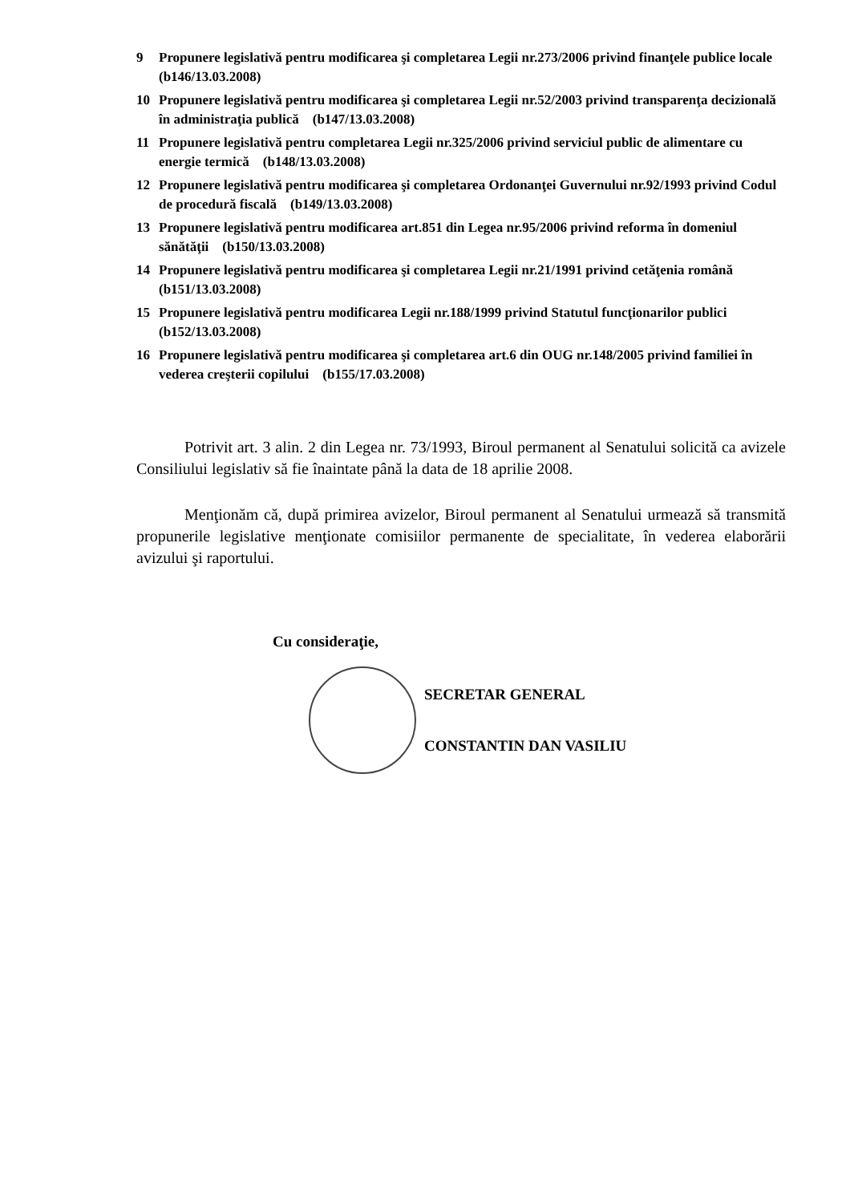9 Propunere legislativă pentru modificarea şi completarea Legii nr.273/2006 privind finanţele publice locale (b146/13.03.2008)
10 Propunere legislativă pentru modificarea şi completarea Legii nr.52/2003 privind transparenţa decizională în administraţia publică (b147/13.03.2008)
11 Propunere legislativă pentru completarea Legii nr.325/2006 privind serviciul public de alimentare cu energie termică (b148/13.03.2008)
12 Propunere legislativă pentru modificarea şi completarea Ordonanţei Guvernului nr.92/1993 privind Codul de procedură fiscală (b149/13.03.2008)
13 Propunere legislativă pentru modificarea art.851 din Legea nr.95/2006 privind reforma în domeniul sănătăţii (b150/13.03.2008)
14 Propunere legislativă pentru modificarea şi completarea Legii nr.21/1991 privind cetăţenia română (b151/13.03.2008)
15 Propunere legislativă pentru modificarea Legii nr.188/1999 privind Statutul funcţionarilor publici (b152/13.03.2008)
16 Propunere legislativă pentru modificarea şi completarea art.6 din OUG nr.148/2005 privind familiei în vederea creşterii copilului (b155/17.03.2008)
Potrivit art. 3 alin. 2 din Legea nr. 73/1993, Biroul permanent al Senatului solicită ca avizele Consiliului legislativ să fie înaintate până la data de 18 aprilie 2008.
Menţionăm că, după primirea avizelor, Biroul permanent al Senatului urmează să transmită propunerile legislative menţionate comisiilor permanente de specialitate, în vederea elaborării avizului şi raportului.
Cu consideraţie,
SECRETAR GENERAL
CONSTANTIN DAN VASILIU